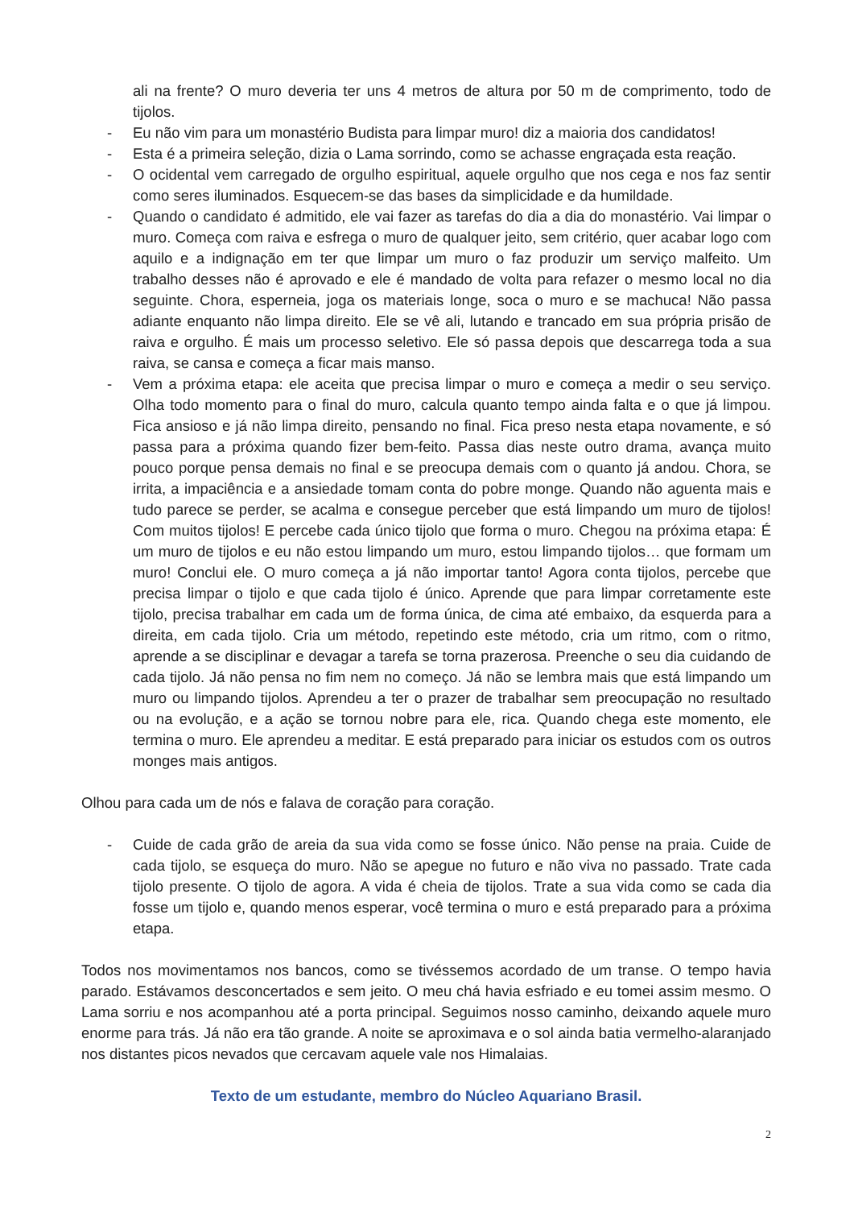ali na frente? O muro deveria ter uns 4 metros de altura por 50 m de comprimento, todo de tijolos.
- Eu não vim para um monastério Budista para limpar muro! diz a maioria dos candidatos!
- Esta é a primeira seleção, dizia o Lama sorrindo, como se achasse engraçada esta reação.
- O ocidental vem carregado de orgulho espiritual, aquele orgulho que nos cega e nos faz sentir como seres iluminados. Esquecem-se das bases da simplicidade e da humildade.
- Quando o candidato é admitido, ele vai fazer as tarefas do dia a dia do monastério. Vai limpar o muro. Começa com raiva e esfrega o muro de qualquer jeito, sem critério, quer acabar logo com aquilo e a indignação em ter que limpar um muro o faz produzir um serviço malfeito. Um trabalho desses não é aprovado e ele é mandado de volta para refazer o mesmo local no dia seguinte. Chora, esperneia, joga os materiais longe, soca o muro e se machuca! Não passa adiante enquanto não limpa direito. Ele se vê ali, lutando e trancado em sua própria prisão de raiva e orgulho. É mais um processo seletivo. Ele só passa depois que descarrega toda a sua raiva, se cansa e começa a ficar mais manso.
- Vem a próxima etapa: ele aceita que precisa limpar o muro e começa a medir o seu serviço. Olha todo momento para o final do muro, calcula quanto tempo ainda falta e o que já limpou. Fica ansioso e já não limpa direito, pensando no final. Fica preso nesta etapa novamente, e só passa para a próxima quando fizer bem-feito. Passa dias neste outro drama, avança muito pouco porque pensa demais no final e se preocupa demais com o quanto já andou. Chora, se irrita, a impaciência e a ansiedade tomam conta do pobre monge. Quando não aguenta mais e tudo parece se perder, se acalma e consegue perceber que está limpando um muro de tijolos! Com muitos tijolos! E percebe cada único tijolo que forma o muro. Chegou na próxima etapa: É um muro de tijolos e eu não estou limpando um muro, estou limpando tijolos… que formam um muro! Conclui ele. O muro começa a já não importar tanto! Agora conta tijolos, percebe que precisa limpar o tijolo e que cada tijolo é único. Aprende que para limpar corretamente este tijolo, precisa trabalhar em cada um de forma única, de cima até embaixo, da esquerda para a direita, em cada tijolo. Cria um método, repetindo este método, cria um ritmo, com o ritmo, aprende a se disciplinar e devagar a tarefa se torna prazerosa. Preenche o seu dia cuidando de cada tijolo. Já não pensa no fim nem no começo. Já não se lembra mais que está limpando um muro ou limpando tijolos. Aprendeu a ter o prazer de trabalhar sem preocupação no resultado ou na evolução, e a ação se tornou nobre para ele, rica. Quando chega este momento, ele termina o muro. Ele aprendeu a meditar. E está preparado para iniciar os estudos com os outros monges mais antigos.
Olhou para cada um de nós e falava de coração para coração.
- Cuide de cada grão de areia da sua vida como se fosse único. Não pense na praia. Cuide de cada tijolo, se esqueça do muro. Não se apegue no futuro e não viva no passado. Trate cada tijolo presente. O tijolo de agora. A vida é cheia de tijolos. Trate a sua vida como se cada dia fosse um tijolo e, quando menos esperar, você termina o muro e está preparado para a próxima etapa.
Todos nos movimentamos nos bancos, como se tivéssemos acordado de um transe. O tempo havia parado. Estávamos desconcertados e sem jeito. O meu chá havia esfriado e eu tomei assim mesmo. O Lama sorriu e nos acompanhou até a porta principal. Seguimos nosso caminho, deixando aquele muro enorme para trás. Já não era tão grande. A noite se aproximava e o sol ainda batia vermelho-alaranjado nos distantes picos nevados que cercavam aquele vale nos Himalaias.
Texto de um estudante, membro do Núcleo Aquariano Brasil.
2